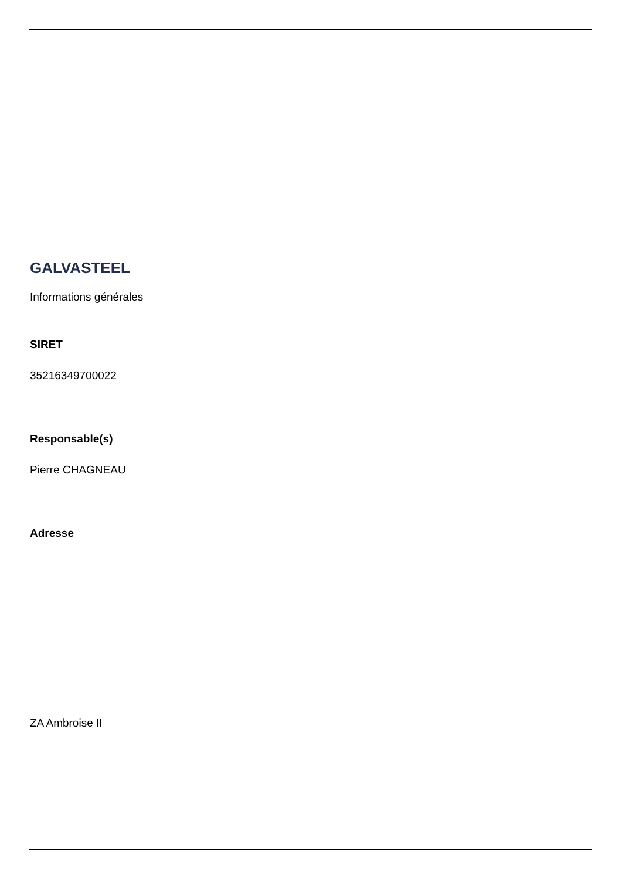GALVASTEEL
Informations générales
SIRET
35216349700022
Responsable(s)
Pierre CHAGNEAU
Adresse
ZA Ambroise II